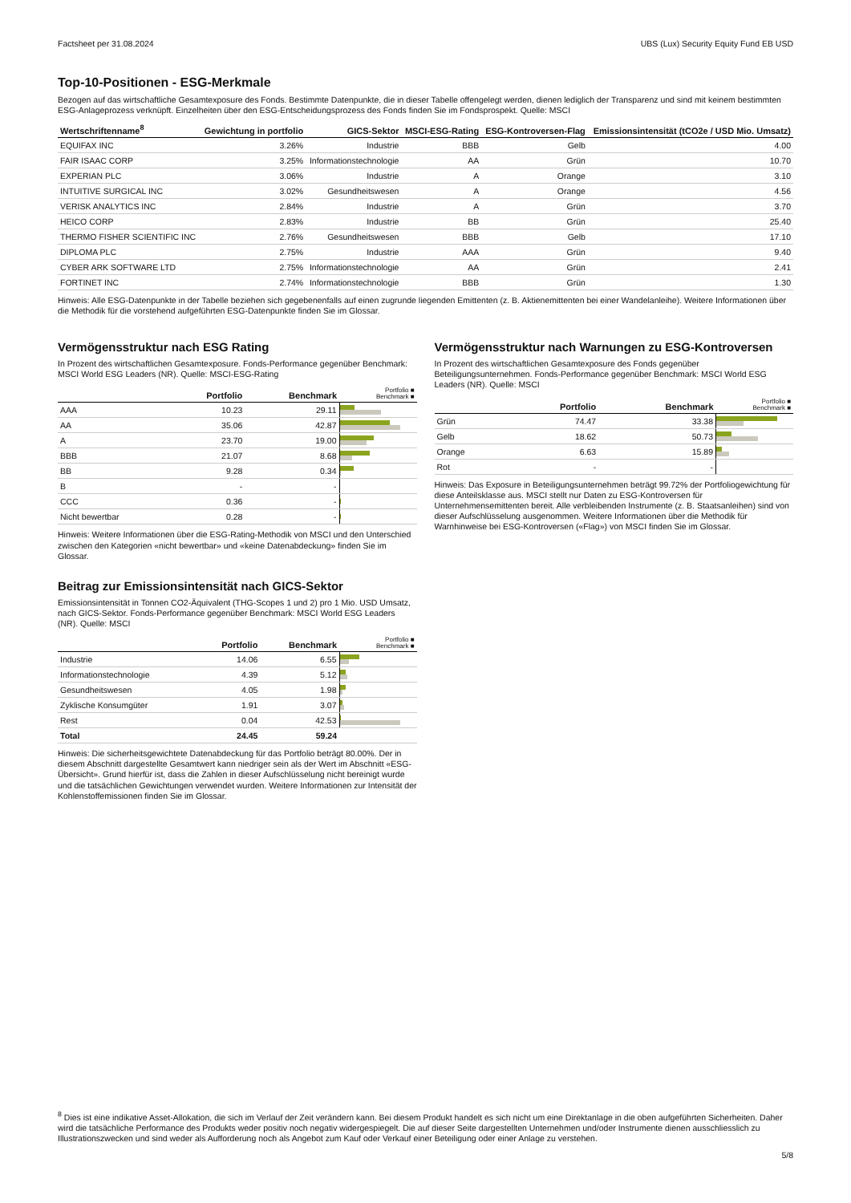Factsheet per 31.08.2024 UBS (Lux) Security Equity Fund EB USD
Top-10-Positionen - ESG-Merkmale
Bezogen auf das wirtschaftliche Gesamtexposure des Fonds. Bestimmte Datenpunkte, die in dieser Tabelle offengelegt werden, dienen lediglich der Transparenz und sind mit keinem bestimmten ESG-Anlageprozess verknüpft. Einzelheiten über den ESG-Entscheidungsprozess des Fonds finden Sie im Fondsprospekt. Quelle: MSCI
| Wertschriftenname<sup>8</sup> | Gewichtung in portfolio | GICS-Sektor | MSCI-ESG-Rating | ESG-Kontroversen-Flag | Emissionsintensität (tCO2e / USD Mio. Umsatz) |
| --- | --- | --- | --- | --- | --- |
| EQUIFAX INC | 3.26% | Industrie | BBB | Gelb | 4.00 |
| FAIR ISAAC CORP | 3.25% | Informationstechnologie | AA | Grün | 10.70 |
| EXPERIAN PLC | 3.06% | Industrie | A | Orange | 3.10 |
| INTUITIVE SURGICAL INC | 3.02% | Gesundheitswesen | A | Orange | 4.56 |
| VERISK ANALYTICS INC | 2.84% | Industrie | A | Grün | 3.70 |
| HEICO CORP | 2.83% | Industrie | BB | Grün | 25.40 |
| THERMO FISHER SCIENTIFIC INC | 2.76% | Gesundheitswesen | BBB | Gelb | 17.10 |
| DIPLOMA PLC | 2.75% | Industrie | AAA | Grün | 9.40 |
| CYBER ARK SOFTWARE LTD | 2.75% | Informationstechnologie | AA | Grün | 2.41 |
| FORTINET INC | 2.74% | Informationstechnologie | BBB | Grün | 1.30 |
Hinweis: Alle ESG-Datenpunkte in der Tabelle beziehen sich gegebenenfalls auf einen zugrunde liegenden Emittenten (z. B. Aktienemittenten bei einer Wandelanleihe). Weitere Informationen über die Methodik für die vorstehend aufgeführten ESG-Datenpunkte finden Sie im Glossar.
Vermögensstruktur nach ESG Rating
In Prozent des wirtschaftlichen Gesamtexposure. Fonds-Performance gegenüber Benchmark: MSCI World ESG Leaders (NR). Quelle: MSCI-ESG-Rating
| | Portfolio | Benchmark | Portfolio ■ Benchmark ■ |
| --- | --- | --- | --- |
| AAA | 10.23 | 29.11 | |
| AA | 35.06 | 42.87 | |
| A | 23.70 | 19.00 | |
| BBB | 21.07 | 8.68 | |
| BB | 9.28 | 0.34 | |
| B | - | - | |
| CCC | 0.36 | - | |
| Nicht bewertbar | 0.28 | - | |
Hinweis: Weitere Informationen über die ESG-Rating-Methodik von MSCI und den Unterschied zwischen den Kategorien «nicht bewertbar» und «keine Datenabdeckung» finden Sie im Glossar.
Beitrag zur Emissionsintensität nach GICS-Sektor
Emissionsintensität in Tonnen CO2-Äquivalent (THG-Scopes 1 und 2) pro 1 Mio. USD Umsatz, nach GICS-Sektor. Fonds-Performance gegenüber Benchmark: MSCI World ESG Leaders (NR). Quelle: MSCI
| | Portfolio | Benchmark | Portfolio ■ Benchmark ■ |
| --- | --- | --- | --- |
| Industrie | 14.06 | 6.55 | |
| Informationstechnologie | 4.39 | 5.12 | |
| Gesundheitswesen | 4.05 | 1.98 | |
| Zyklische Konsumgüter | 1.91 | 3.07 | |
| Rest | 0.04 | 42.53 | |
| Total | 24.45 | 59.24 | |
Hinweis: Die sicherheitsgewichtete Datenabdeckung für das Portfolio beträgt 80.00%. Der in diesem Abschnitt dargestellte Gesamtwert kann niedriger sein als der Wert im Abschnitt «ESG-Übersicht». Grund hierfür ist, dass die Zahlen in dieser Aufschlüsselung nicht bereinigt wurde und die tatsächlichen Gewichtungen verwendet wurden. Weitere Informationen zur Intensität der Kohlenstoffemissionen finden Sie im Glossar.
Vermögensstruktur nach Warnungen zu ESG-Kontroversen
In Prozent des wirtschaftlichen Gesamtexposure des Fonds gegenüber Beteiligungsunternehmen. Fonds-Performance gegenüber Benchmark: MSCI World ESG Leaders (NR). Quelle: MSCI
| | Portfolio | Benchmark | Portfolio ■ Benchmark ■ |
| --- | --- | --- | --- |
| Grün | 74.47 | 33.38 | |
| Gelb | 18.62 | 50.73 | |
| Orange | 6.63 | 15.89 | |
| Rot | - | - | |
Hinweis: Das Exposure in Beteiligungsunternehmen beträgt 99.72% der Portfoliogewichtung für diese Anteilsklasse aus. MSCI stellt nur Daten zu ESG-Kontroversen für Unternehmensemittenten bereit. Alle verbleibenden Instrumente (z. B. Staatsanleihen) sind von dieser Aufschlüsselung ausgenommen. Weitere Informationen über die Methodik für Warnhinweise bei ESG-Kontroversen («Flag») von MSCI finden Sie im Glossar.
<sup>8</sup> Dies ist eine indikative Asset-Allokation, die sich im Verlauf der Zeit verändern kann. Bei diesem Produkt handelt es sich nicht um eine Direktanlage in die oben aufgeführten Sicherheiten. Daher wird die tatsächliche Performance des Produkts weder positiv noch negativ widergespiegelt. Die auf dieser Seite dargestellten Unternehmen und/oder Instrumente dienen ausschliesslich zu Illustrationszwecken und sind weder als Aufforderung noch als Angebot zum Kauf oder Verkauf einer Beteiligung oder einer Anlage zu verstehen.
5/8